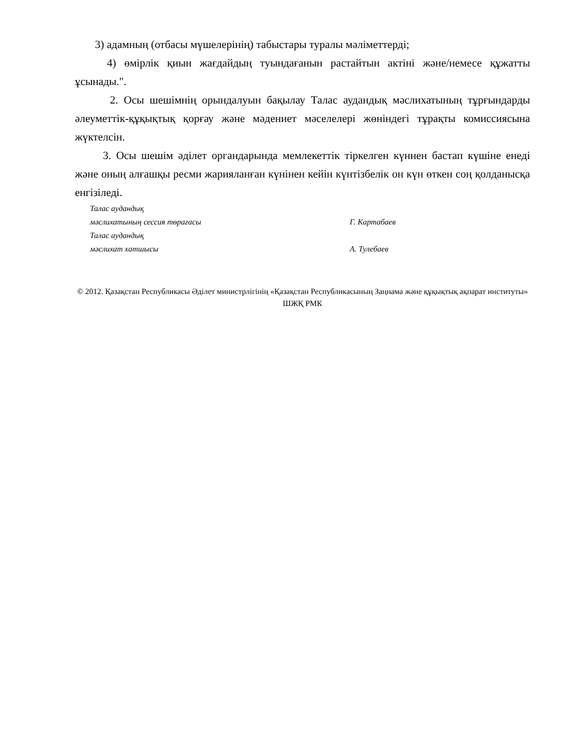3) адамның (отбасы мүшелерінің) табыстары туралы мәліметтерді;
4) өмірлік қиын жағдайдың туындағанын растайтын актіні және/немесе құжатты ұсынады.".
2. Осы шешімнің орындалуын бақылау Талас аудандық мәслихатының тұрғындарды әлеуметтік-құқықтық қорғау және мәдениет мәселелері жөніндегі тұрақты комиссиясына жүктелсін.
3. Осы шешім әділет органдарында мемлекеттік тіркелген күннен бастап күшіне енеді және оның алғашқы ресми жарияланған күнінен кейін күнтізбелік он күн өткен соң қолданысқа енгізіледі.
Талас аудандық
мәслихатының сессия төрағасы Г. Картабаев
Талас аудандық
мәслихат хатшысы А. Тулебаев
© 2012. Қазақстан Республикасы Әділет министрлігінің «Қазақстан Республикасының Заңнама және құқықтық ақпарат институты» ШЖҚ РМК